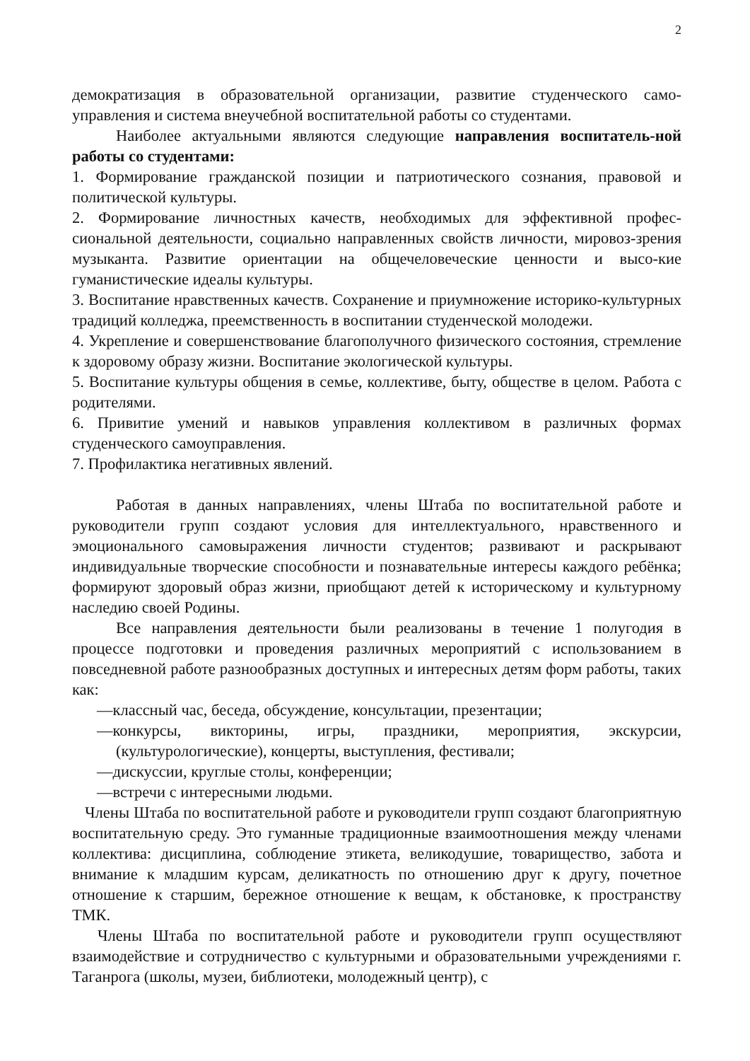2
демократизация в образовательной организации, развитие студенческого само-управления и система внеучебной воспитательной работы со студентами.
Наиболее актуальными являются следующие направления воспитатель-ной работы со студентами:
1. Формирование гражданской позиции и патриотического сознания, правовой и политической культуры.
2. Формирование личностных качеств, необходимых для эффективной профес-сиональной деятельности, социально направленных свойств личности, мировоз-зрения музыканта. Развитие ориентации на общечеловеческие ценности и высо-кие гуманистические идеалы культуры.
3. Воспитание нравственных качеств. Сохранение и приумножение историко-культурных традиций колледжа, преемственность в воспитании студенческой молодежи.
4. Укрепление и совершенствование благополучного физического состояния, стремление к здоровому образу жизни. Воспитание экологической культуры.
5. Воспитание культуры общения в семье, коллективе, быту, обществе в целом. Работа с родителями.
6. Привитие умений и навыков управления коллективом в различных формах студенческого самоуправления.
7. Профилактика негативных явлений.
Работая в данных направлениях, члены Штаба по воспитательной работе и руководители групп создают условия для интеллектуального, нравственного и эмоционального самовыражения личности студентов; развивают и раскрывают индивидуальные творческие способности и познавательные интересы каждого ребёнка; формируют здоровый образ жизни, приобщают детей к историческому и культурному наследию своей Родины.
Все направления деятельности были реализованы в течение 1 полугодия в процессе подготовки и проведения различных мероприятий с использованием в повседневной работе разнообразных доступных и интересных детям форм работы, таких как:
—классный час, беседа, обсуждение, консультации, презентации;
—конкурсы, викторины, игры, праздники, мероприятия, экскурсии, (культурологические), концерты, выступления, фестивали;
—дискуссии, круглые столы, конференции;
—встречи с интересными людьми.
Члены Штаба по воспитательной работе и руководители групп создают благоприятную воспитательную среду. Это гуманные традиционные взаимоотношения между членами коллектива: дисциплина, соблюдение этикета, великодушие, товарищество, забота и внимание к младшим курсам, деликатность по отношению друг к другу, почетное отношение к старшим, бережное отношение к вещам, к обстановке, к пространству ТМК.
Члены Штаба по воспитательной работе и руководители групп осуществляют взаимодействие и сотрудничество с культурными и образовательными учреждениями г. Таганрога (школы, музеи, библиотеки, молодежный центр), с